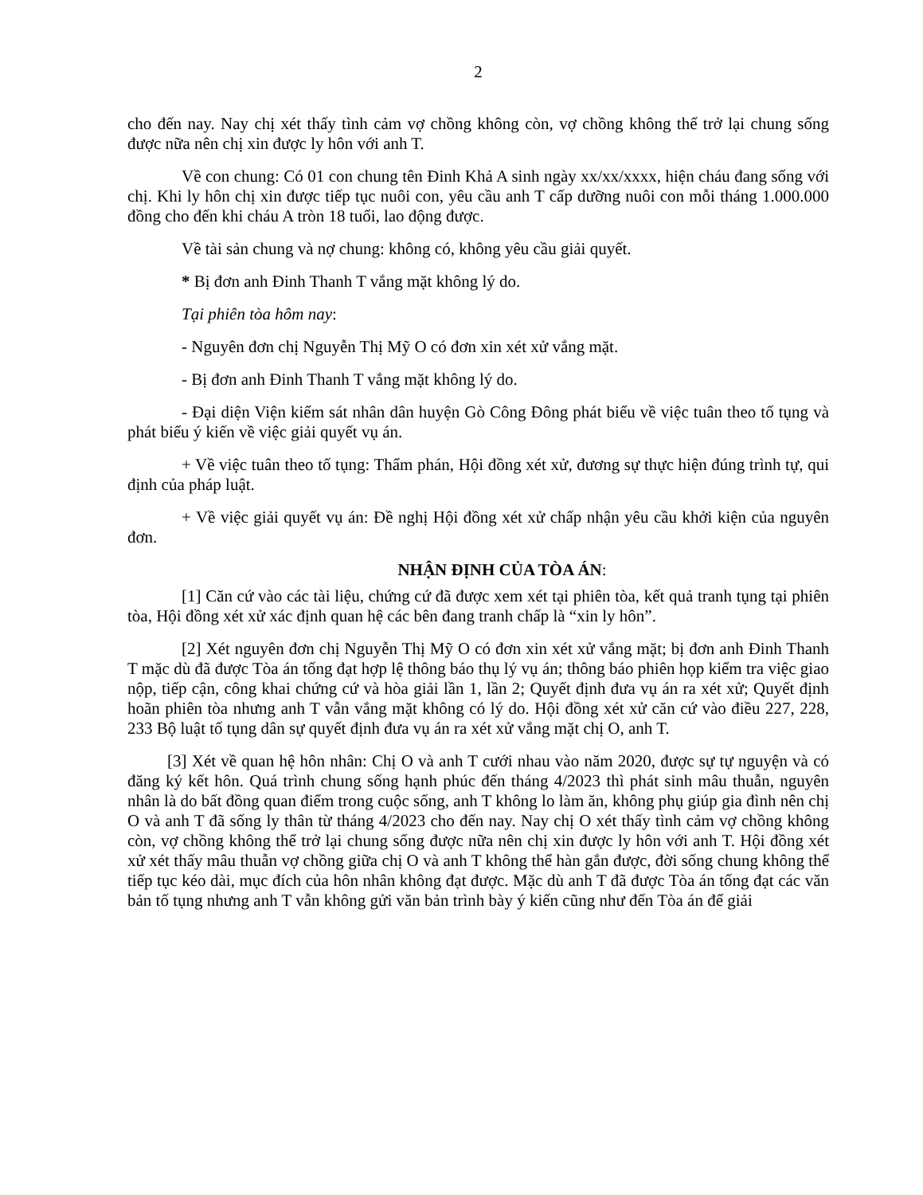2
cho đến nay. Nay chị xét thấy tình cảm vợ chồng không còn, vợ chồng không thể trở lại chung sống được nữa nên chị xin được ly hôn với anh T.
Về con chung: Có 01 con chung tên Đinh Khả A sinh ngày xx/xx/xxxx, hiện cháu đang sống với chị. Khi ly hôn chị xin được tiếp tục nuôi con, yêu cầu anh T cấp dưỡng nuôi con mỗi tháng 1.000.000 đồng cho đến khi cháu A tròn 18 tuổi, lao động được.
Về tài sản chung và nợ chung: không có, không yêu cầu giải quyết.
* Bị đơn anh Đinh Thanh T vắng mặt không lý do.
Tại phiên tòa hôm nay:
- Nguyên đơn chị Nguyễn Thị Mỹ O có đơn xin xét xử vắng mặt.
- Bị đơn anh Đinh Thanh T vắng mặt không lý do.
- Đại diện Viện kiểm sát nhân dân huyện Gò Công Đông phát biểu về việc tuân theo tố tụng và phát biểu ý kiến về việc giải quyết vụ án.
+ Về việc tuân theo tố tụng: Thẩm phán, Hội đồng xét xử, đương sự thực hiện đúng trình tự, qui định của pháp luật.
+ Về việc giải quyết vụ án: Đề nghị Hội đồng xét xử chấp nhận yêu cầu khởi kiện của nguyên đơn.
NHẬN ĐỊNH CỦA TÒA ÁN:
[1] Căn cứ vào các tài liệu, chứng cứ đã được xem xét tại phiên tòa, kết quả tranh tụng tại phiên tòa, Hội đồng xét xử xác định quan hệ các bên đang tranh chấp là “xin ly hôn”.
[2] Xét nguyên đơn chị Nguyễn Thị Mỹ O có đơn xin xét xử vắng mặt; bị đơn anh Đinh Thanh T mặc dù đã được Tòa án tống đạt hợp lệ thông báo thụ lý vụ án; thông báo phiên họp kiểm tra việc giao nộp, tiếp cận, công khai chứng cứ và hòa giải lần 1, lần 2; Quyết định đưa vụ án ra xét xử; Quyết định hoãn phiên tòa nhưng anh T vẫn vắng mặt không có lý do. Hội đồng xét xử căn cứ vào điều 227, 228, 233 Bộ luật tố tụng dân sự quyết định đưa vụ án ra xét xử vắng mặt chị O, anh T.
[3] Xét về quan hệ hôn nhân: Chị O và anh T cưới nhau vào năm 2020, được sự tự nguyện và có đăng ký kết hôn. Quá trình chung sống hạnh phúc đến tháng 4/2023 thì phát sinh mâu thuẫn, nguyên nhân là do bất đồng quan điểm trong cuộc sống, anh T không lo làm ăn, không phụ giúp gia đình nên chị O và anh T đã sống ly thân từ tháng 4/2023 cho đến nay. Nay chị O xét thấy tình cảm vợ chồng không còn, vợ chồng không thể trở lại chung sống được nữa nên chị xin được ly hôn với anh T. Hội đồng xét xử xét thấy mâu thuẫn vợ chồng giữa chị O và anh T không thể hàn gắn được, đời sống chung không thể tiếp tục kéo dài, mục đích của hôn nhân không đạt được. Mặc dù anh T đã được Tòa án tống đạt các văn bản tố tụng nhưng anh T vẫn không gửi văn bản trình bày ý kiến cũng như đến Tòa án để giải